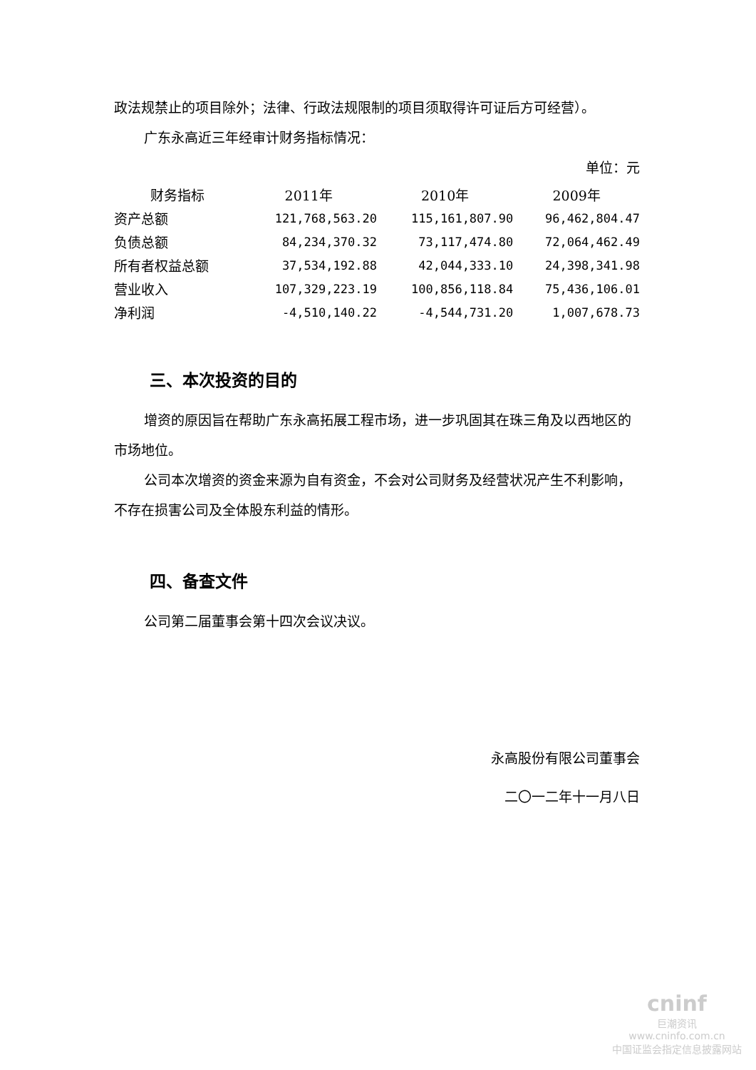政法规禁止的项目除外；法律、行政法规限制的项目须取得许可证后方可经营）。
广东永高近三年经审计财务指标情况：
单位：元
| 财务指标 | 2011年 | 2010年 | 2009年 |
| --- | --- | --- | --- |
| 资产总额 | 121,768,563.20 | 115,161,807.90 | 96,462,804.47 |
| 负债总额 | 84,234,370.32 | 73,117,474.80 | 72,064,462.49 |
| 所有者权益总额 | 37,534,192.88 | 42,044,333.10 | 24,398,341.98 |
| 营业收入 | 107,329,223.19 | 100,856,118.84 | 75,436,106.01 |
| 净利润 | -4,510,140.22 | -4,544,731.20 | 1,007,678.73 |
三、本次投资的目的
增资的原因旨在帮助广东永高拓展工程市场，进一步巩固其在珠三角及以西地区的市场地位。
公司本次增资的资金来源为自有资金，不会对公司财务及经营状况产生不利影响，不存在损害公司及全体股东利益的情形。
四、备查文件
公司第二届董事会第十四次会议决议。
永高股份有限公司董事会
二〇一二年十一月八日
cninf
巨潮资讯
www.cninfo.com.cn
中国证监会指定信息披露网站